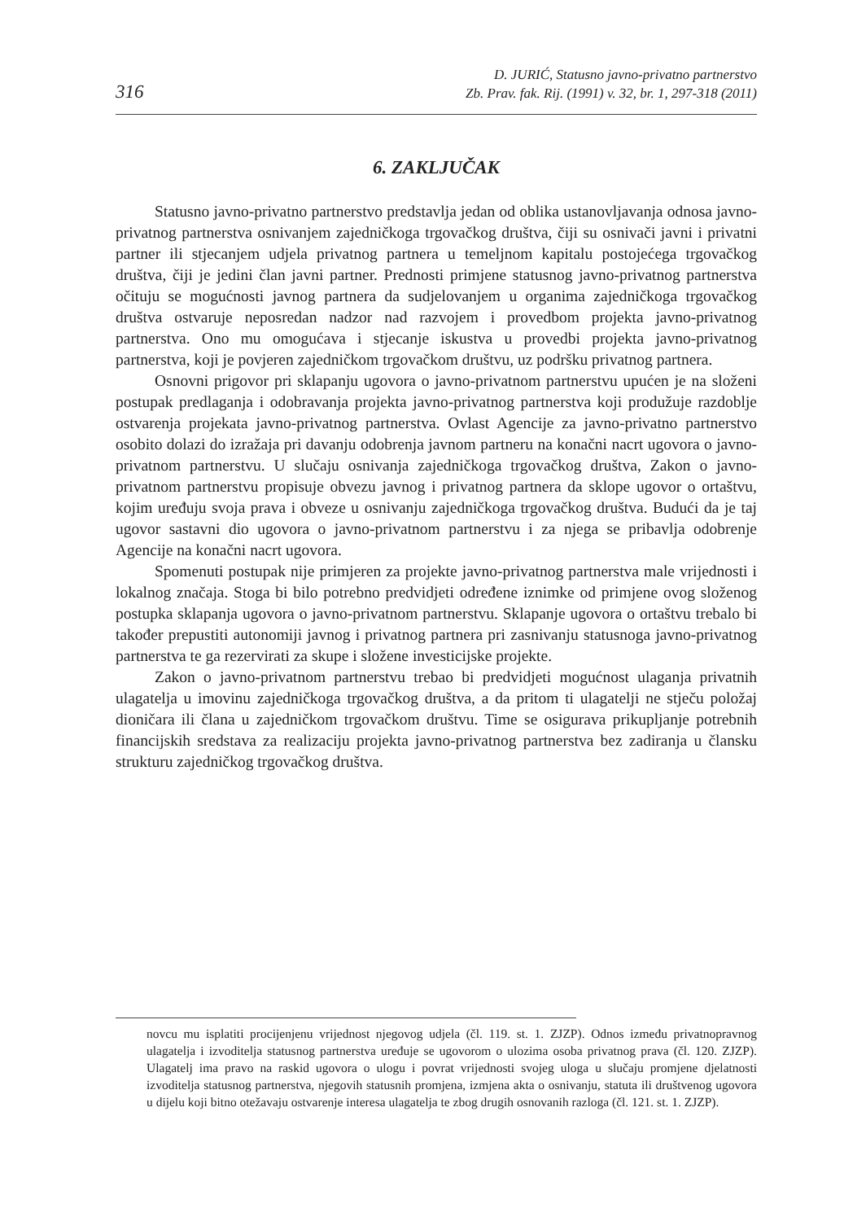316 D. JURIĆ, Statusno javno-privatno partnerstvo
Zb. Prav. fak. Rij. (1991) v. 32, br. 1, 297-318 (2011)
6. ZAKLJUČAK
Statusno javno-privatno partnerstvo predstavlja jedan od oblika ustanovljavanja odnosa javno-privatnog partnerstva osnivanjem zajedničkoga trgovačkog društva, čiji su osnivači javni i privatni partner ili stjecanjem udjela privatnog partnera u temeljnom kapitalu postojećega trgovačkog društva, čiji je jedini član javni partner. Prednosti primjene statusnog javno-privatnog partnerstva očituju se mogućnosti javnog partnera da sudjelovanjem u organima zajedničkoga trgovačkog društva ostvaruje neposredan nadzor nad razvojem i provedbom projekta javno-privatnog partnerstva. Ono mu omogućava i stjecanje iskustva u provedbi projekta javno-privatnog partnerstva, koji je povjeren zajedničkom trgovačkom društvu, uz podršku privatnog partnera.
Osnovni prigovor pri sklapanju ugovora o javno-privatnom partnerstvu upućen je na složeni postupak predlaganja i odobravanja projekta javno-privatnog partnerstva koji produžuje razdoblje ostvarenja projekata javno-privatnog partnerstva. Ovlast Agencije za javno-privatno partnerstvo osobito dolazi do izražaja pri davanju odobrenja javnom partneru na konačni nacrt ugovora o javno-privatnom partnerstvu. U slučaju osnivanja zajedničkoga trgovačkog društva, Zakon o javno-privatnom partnerstvu propisuje obvezu javnog i privatnog partnera da sklope ugovor o ortaštvu, kojim uređuju svoja prava i obveze u osnivanju zajedničkoga trgovačkog društva. Budući da je taj ugovor sastavni dio ugovora o javno-privatnom partnerstvu i za njega se pribavlja odobrenje Agencije na konačni nacrt ugovora.
Spomenuti postupak nije primjeren za projekte javno-privatnog partnerstva male vrijednosti i lokalnog značaja. Stoga bi bilo potrebno predvidjeti određene iznimke od primjene ovog složenog postupka sklapanja ugovora o javno-privatnom partnerstvu. Sklapanje ugovora o ortaštvu trebalo bi također prepustiti autonomiji javnog i privatnog partnera pri zasnivanju statusnoga javno-privatnog partnerstva te ga rezervirati za skupe i složene investicijske projekte.
Zakon o javno-privatnom partnerstvu trebao bi predvidjeti mogućnost ulaganja privatnih ulagatelja u imovinu zajedničkoga trgovačkog društva, a da pritom ti ulagatelji ne stječu položaj dioničara ili člana u zajedničkom trgovačkom društvu. Time se osigurava prikupljanje potrebnih financijskih sredstava za realizaciju projekta javno-privatnog partnerstva bez zadiranja u člansku strukturu zajedničkog trgovačkog društva.
novcu mu isplatiti procijenjenu vrijednost njegovog udjela (čl. 119. st. 1. ZJZP). Odnos između privatnopravnog ulagatelja i izvoditelja statusnog partnerstva uređuje se ugovorom o ulozima osoba privatnog prava (čl. 120. ZJZP). Ulagatelj ima pravo na raskid ugovora o ulogu i povrat vrijednosti svojeg uloga u slučaju promjene djelatnosti izvoditelja statusnog partnerstva, njegovih statusnih promjena, izmjena akta o osnivanju, statuta ili društvenog ugovora u dijelu koji bitno otežavaju ostvarenje interesa ulagatelja te zbog drugih osnovanih razloga (čl. 121. st. 1. ZJZP).